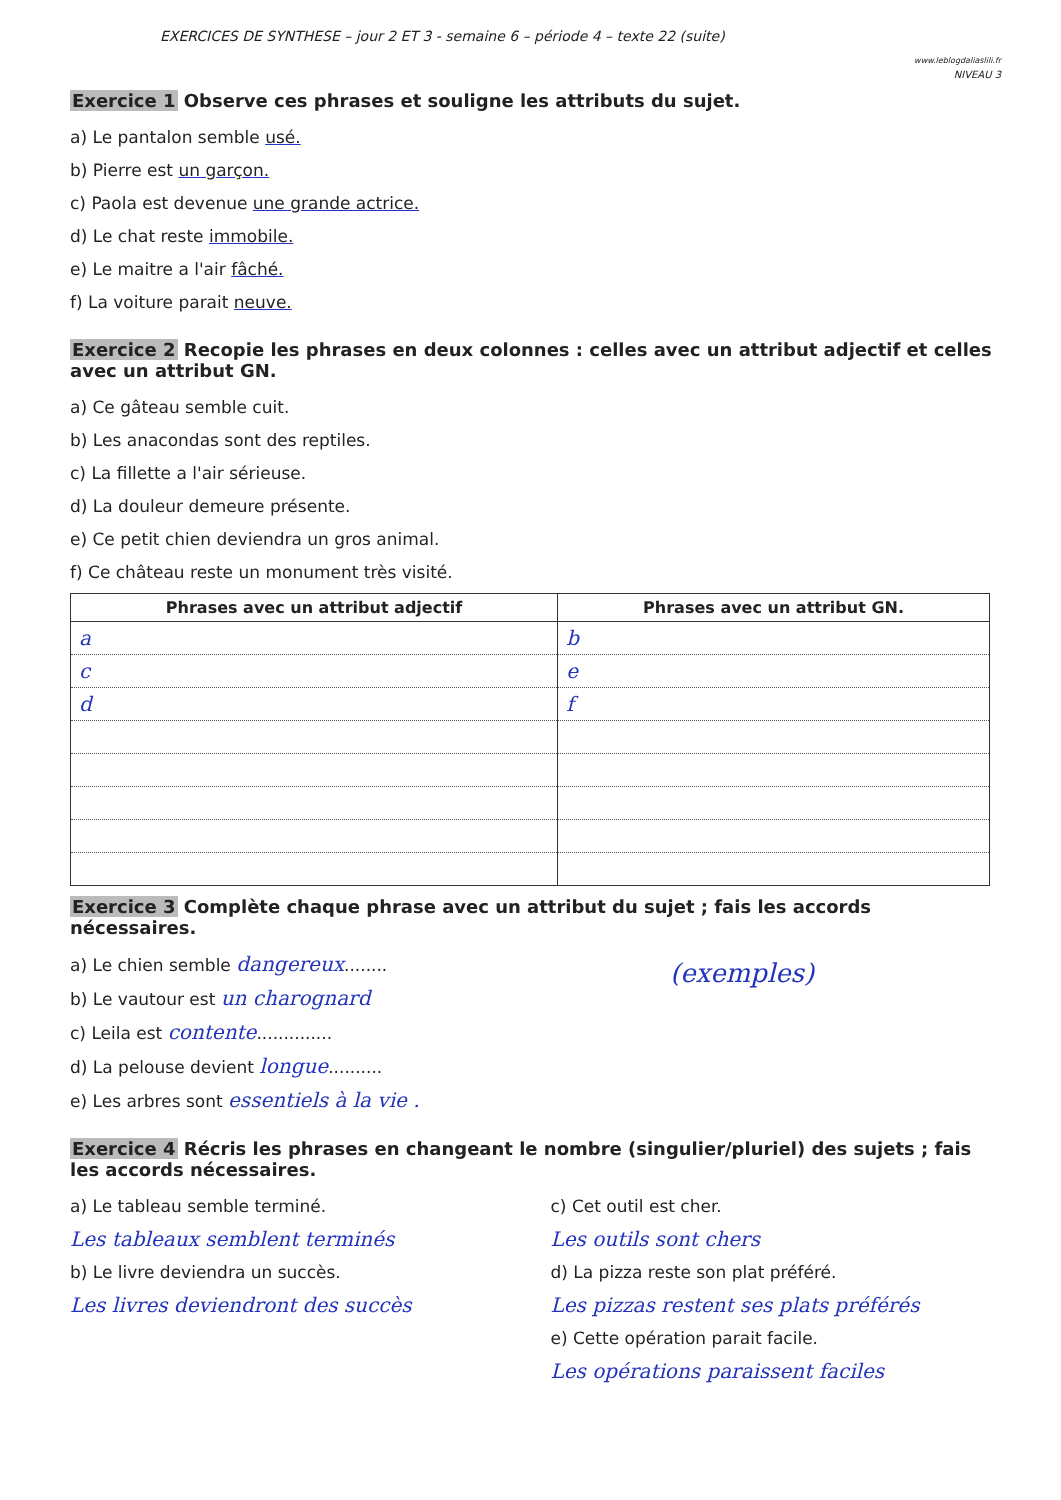EXERCICES DE SYNTHESE – jour 2 ET 3 - semaine 6 – période 4 – texte 22 (suite) www.leblogdaliaslili.fr
NIVEAU 3
Exercice 1 Observe ces phrases et souligne les attributs du sujet.
a) Le pantalon semble usé.
b) Pierre est un garçon.
c) Paola est devenue une grande actrice.
d) Le chat reste immobile.
e) Le maitre a l'air fâché.
f) La voiture parait neuve.
Exercice 2 Recopie les phrases en deux colonnes : celles avec un attribut adjectif et celles avec un attribut GN.
a) Ce gâteau semble cuit.
b) Les anacondas sont des reptiles.
c) La fillette a l'air sérieuse.
d) La douleur demeure présente.
e) Ce petit chien deviendra un gros animal.
f) Ce château reste un monument très visité.
| Phrases avec un attribut adjectif | Phrases avec un attribut GN. |
| --- | --- |
| a | b |
| c | e |
| d | f |
Exercice 3 Complète chaque phrase avec un attribut du sujet ; fais les accords nécessaires.
a) Le chien semble dangereux........
b) Le vautour est un charognard
c) Leila est contente..............
d) La pelouse devient longue..........
e) Les arbres sont essentiels à la vie .
(exemples)
Exercice 4 Récris les phrases en changeant le nombre (singulier/pluriel) des sujets ; fais les accords nécessaires.
a) Le tableau semble terminé.
Les tableaux semblent terminés
b) Le livre deviendra un succès.
Les livres deviendront des succès
c) Cet outil est cher.
Les outils sont chers
d) La pizza reste son plat préféré.
Les pizzas restent ses plats préférés
e) Cette opération parait facile.
Les opérations paraissent faciles